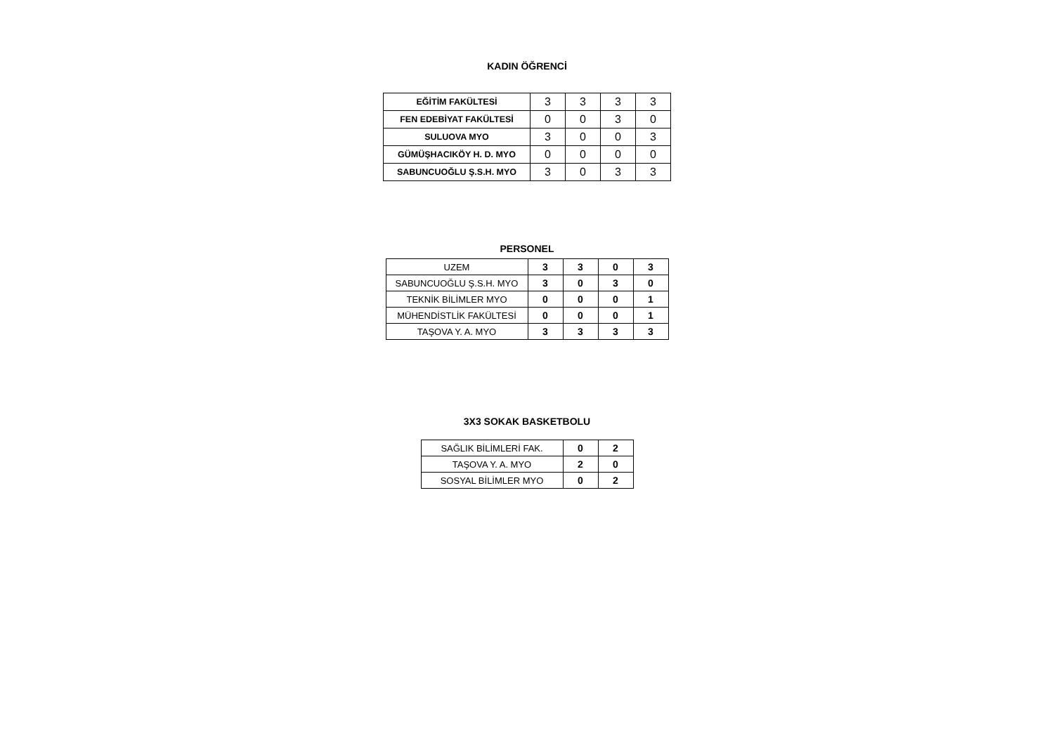KADIN ÖĞRENCİ
| EĞİTİM FAKÜLTESİ | 3 | 3 | 3 | 3 |
| FEN EDEBİYAT FAKÜLTESİ | 0 | 0 | 3 | 0 |
| SULUOVA MYO | 3 | 0 | 0 | 3 |
| GÜMÜŞHACIKÖY H. D. MYO | 0 | 0 | 0 | 0 |
| SABUNCUOĞLU Ş.S.H. MYO | 3 | 0 | 3 | 3 |
PERSONEL
| UZEM | 3 | 3 | 0 | 3 |
| SABUNCUOĞLU Ş.S.H. MYO | 3 | 0 | 3 | 0 |
| TEKNİK BİLİMLER MYO | 0 | 0 | 0 | 1 |
| MÜHENDİSTLİK FAKÜLTESİ | 0 | 0 | 0 | 1 |
| TAŞOVA Y. A. MYO | 3 | 3 | 3 | 3 |
3X3 SOKAK BASKETBOLU
| SAĞLIK BİLİMLERİ FAK. | 0 | 2 |
| TAŞOVA Y. A. MYO | 2 | 0 |
| SOSYAL BİLİMLER MYO | 0 | 2 |